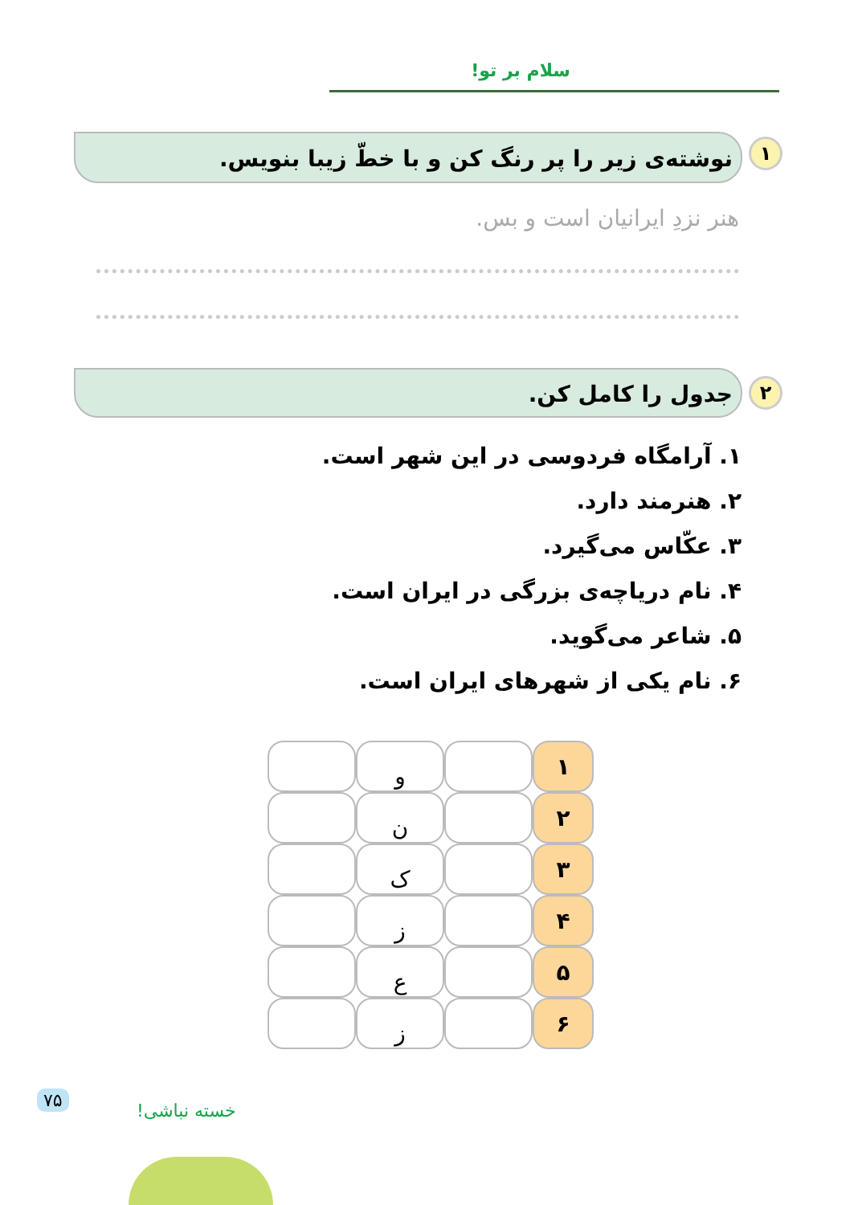سلام بر تو!
۱
نوشته‌ی زیر را پر رنگ کن و با خطّ زیبا بنویس.
هنر نزدِ ایرانیان است و بس.
۲
جدول را کامل کن.
۱. آرامگاه فردوسی در این شهر است.
۲. هنرمند دارد.
۳. عکّاس می‌گیرد.
۴. نام دریاچه‌ی بزرگی در ایران است.
۵. شاعر می‌گوید.
۶. نام یکی از شهرهای ایران است.
| ۱ | | و | |
| ۲ | | ن | |
| ۳ | | ک | |
| ۴ | | ز | |
| ۵ | | ع | |
| ۶ | | ز | |
۷۵
خسته نباشی!